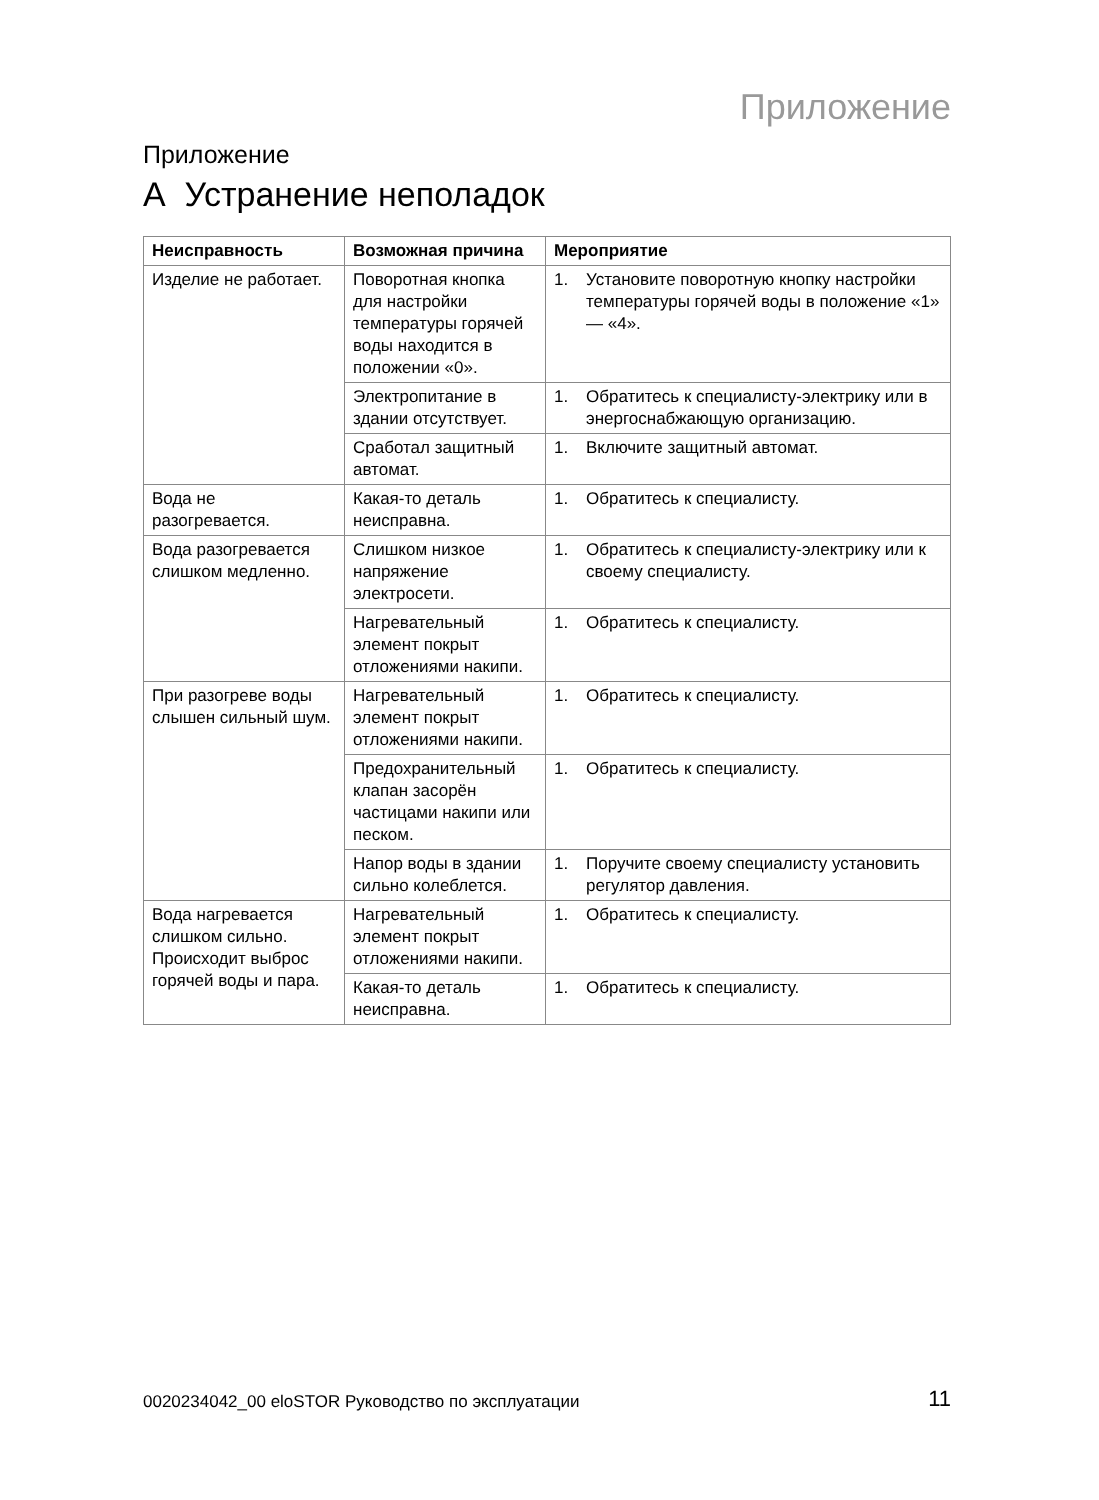Приложение
Приложение
A Устранение неполадок
| Неисправность | Возможная причина | Мероприятие |
| --- | --- | --- |
| Изделие не работает. | Поворотная кнопка для настройки температуры горячей воды находится в положении «0». | 1. Установите поворотную кнопку настройки температуры горячей воды в положение «1» — «4». |
| | Электропитание в здании отсутствует. | 1. Обратитесь к специалисту-электрику или в энергоснабжающую организацию. |
| | Сработал защитный автомат. | 1. Включите защитный автомат. |
| Вода не разогревается. | Какая-то деталь неисправна. | 1. Обратитесь к специалисту. |
| Вода разогревается слишком медленно. | Слишком низкое напряжение электросети. | 1. Обратитесь к специалисту-электрику или к своему специалисту. |
| | Нагревательный элемент покрыт отложениями накипи. | 1. Обратитесь к специалисту. |
| При разогреве воды слышен сильный шум. | Нагревательный элемент покрыт отложениями накипи. | 1. Обратитесь к специалисту. |
| | Предохранительный клапан засорён частицами накипи или песком. | 1. Обратитесь к специалисту. |
| | Напор воды в здании сильно колеблется. | 1. Поручите своему специалисту установить регулятор давления. |
| Вода нагревается слишком сильно. Происходит выброс горячей воды и пара. | Нагревательный элемент покрыт отложениями накипи. | 1. Обратитесь к специалисту. |
| | Какая-то деталь неисправна. | 1. Обратитесь к специалисту. |
0020234042_00 eloSTOR Руководство по эксплуатации 11